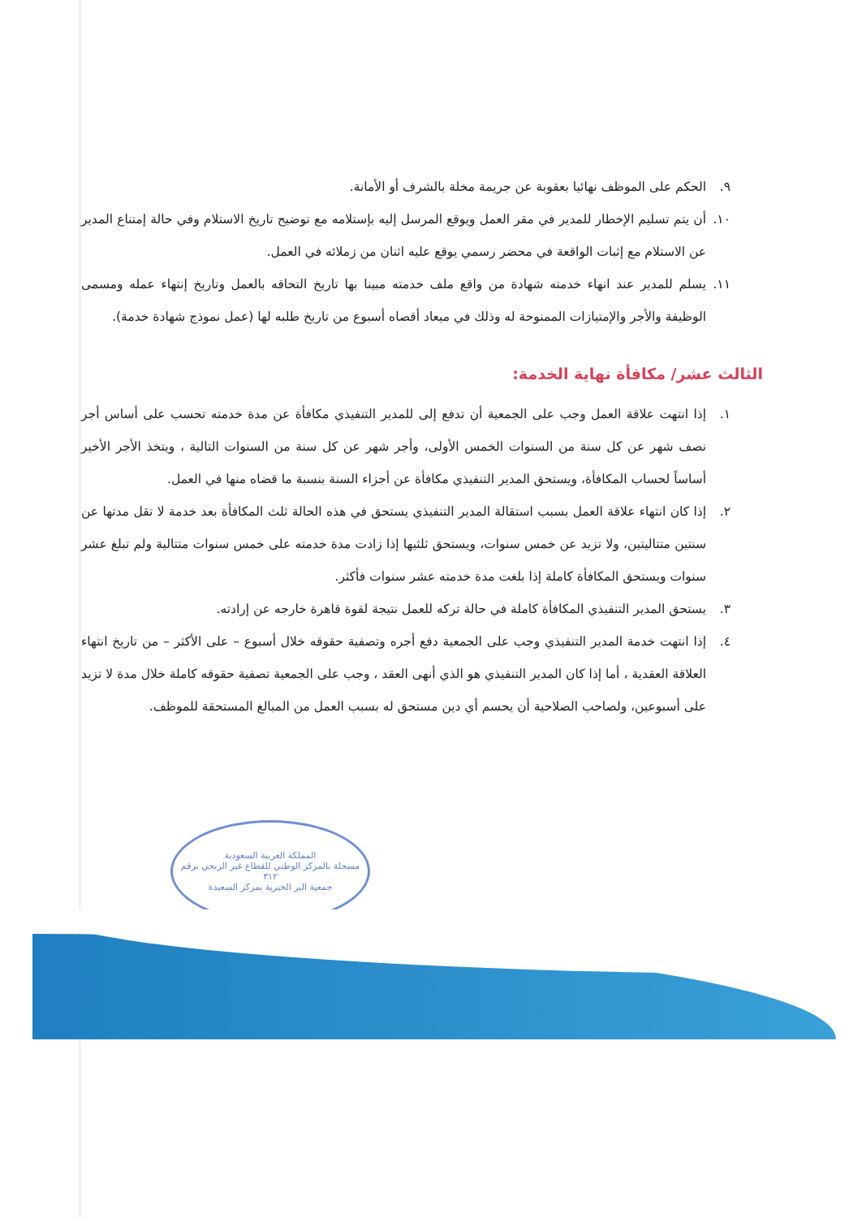٩. الحكم على الموظف نهائيا بعقوبة عن جريمة مخلة بالشرف أو الأمانة.
١٠. أن يتم تسليم الإخطار للمدير في مقر العمل ويوقع المرسل إليه بإستلامه مع توضيح تاريخ الاستلام وفي حالة إمتناع المدير عن الاستلام مع إثبات الواقعة في محضر رسمي يوقع عليه اثنان من زملائه في العمل.
١١. يسلم للمدير عند انهاء خدمته شهادة من واقع ملف خدمته مبينا بها تاريخ التحاقه بالعمل وتاريخ إنتهاء عمله ومسمى الوظيفة والأجر والإمتيازات الممنوحة له وذلك في ميعاد أقصاه أسبوع من تاريخ طلبه لها (عمل نموذج شهادة خدمة).
الثالث عشر/ مكافأة نهاية الخدمة:
١. إذا انتهت علاقة العمل وجب على الجمعية أن تدفع إلى للمدير التنفيذي مكافأة عن مدة خدمته تحسب على أساس أجر نصف شهر عن كل سنة من السنوات الخمس الأولى، وأجر شهر عن كل سنة من السنوات التالية ، ويتخذ الأجر الأخير أساساً لحساب المكافأة، ويستحق المدير التنفيذي مكافأة عن أجزاء السنة بنسبة ما قضاه منها في العمل.
٢. إذا كان انتهاء علاقة العمل بسبب استقالة المدير التنفيذي يستحق في هذه الحالة ثلث المكافأة بعد خدمة لا تقل مدتها عن سنتين متتاليتين، ولا تزيد عن خمس سنوات، ويستحق ثلثيها إذا زادت مدة خدمته على خمس سنوات متتالية ولم تبلغ عشر سنوات ويستحق المكافأة كاملة إذا بلغت مدة خدمته عشر سنوات فأكثر.
٣. يستحق المدير التنفيذي المكافأة كاملة في حالة تركه للعمل نتيجة لقوة قاهرة خارجه عن إرادته.
٤. إذا انتهت خدمة المدير التنفيذي وجب على الجمعية دفع أجره وتصفية حقوقه خلال أسبوع – على الأكثر – من تاريخ انتهاء العلاقة العقدية ، أما إذا كان المدير التنفيذي هو الذي أنهى العقد ، وجب على الجمعية تصفية حقوقه كاملة خلال مدة لا تزيد على أسبوعين، ولصاحب الصلاحية أن يحسم أي دين مستحق له بسبب العمل من المبالغ المستحقة للموظف.
المملكة العربية السعودية
مسجلة بالمركز الوطني للقطاع غير الربحي برقم ٣١٢
جمعية البر الخيرية بمركز السعيدة